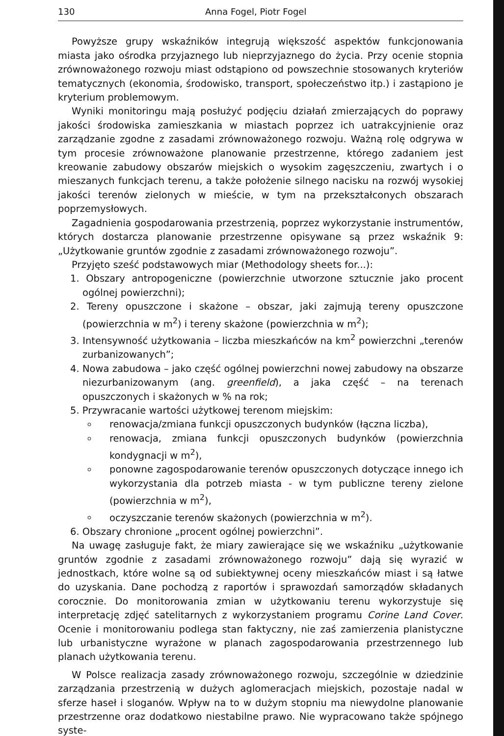130 Anna Fogel, Piotr Fogel
Powyższe grupy wskaźników integrują większość aspektów funkcjonowania miasta jako ośrodka przyjaznego lub nieprzyjaznego do życia. Przy ocenie stopnia zrównoważonego rozwoju miast odstąpiono od powszechnie stosowanych kryteriów tematycznych (ekonomia, środowisko, transport, społeczeństwo itp.) i zastąpiono je kryterium problemowym.
Wyniki monitoringu mają posłużyć podjęciu działań zmierzających do poprawy jakości środowiska zamieszkania w miastach poprzez ich uatrakcyjnienie oraz zarządzanie zgodne z zasadami zrównoważonego rozwoju. Ważną rolę odgrywa w tym procesie zrównoważone planowanie przestrzenne, którego zadaniem jest kreowanie zabudowy obszarów miejskich o wysokim zagęszczeniu, zwartych i o mieszanych funkcjach terenu, a także położenie silnego nacisku na rozwój wysokiej jakości terenów zielonych w mieście, w tym na przekształconych obszarach poprzemysłowych.
Zagadnienia gospodarowania przestrzenią, poprzez wykorzystanie instrumentów, których dostarcza planowanie przestrzenne opisywane są przez wskaźnik 9: „Użytkowanie gruntów zgodnie z zasadami zrównoważonego rozwoju”.
Przyjęto sześć podstawowych miar (Methodology sheets for...):
1. Obszary antropogeniczne (powierzchnie utworzone sztucznie jako procent ogólnej powierzchni);
2. Tereny opuszczone i skażone – obszar, jaki zajmują tereny opuszczone (powierzchnia w m<sup>2</sup>) i tereny skażone (powierzchnia w m<sup>2</sup>);
3. Intensywność użytkowania – liczba mieszkańców na km<sup>2</sup> powierzchni „terenów zurbanizowanych”;
4. Nowa zabudowa – jako część ogólnej powierzchni nowej zabudowy na obszarze niezurbanizowanym (ang. greenfield), a jaka część – na terenach opuszczonych i skażonych w % na rok;
5. Przywracanie wartości użytkowej terenom miejskim:
renowacja/zmiana funkcji opuszczonych budynków (łączna liczba),
renowacja, zmiana funkcji opuszczonych budynków (powierzchnia kondygnacji w m<sup>2</sup>),
ponowne zagospodarowanie terenów opuszczonych dotyczące innego ich wykorzystania dla potrzeb miasta - w tym publiczne tereny zielone (powierzchnia w m<sup>2</sup>),
oczyszczanie terenów skażonych (powierzchnia w m<sup>2</sup>).
6. Obszary chronione „procent ogólnej powierzchni”.
Na uwagę zasługuje fakt, że miary zawierające się we wskaźniku „użytkowanie gruntów zgodnie z zasadami zrównoważonego rozwoju” dają się wyrazić w jednostkach, które wolne są od subiektywnej oceny mieszkańców miast i są łatwe do uzyskania. Dane pochodzą z raportów i sprawozdań samorządów składanych corocznie. Do monitorowania zmian w użytkowaniu terenu wykorzystuje się interpretację zdjęć satelitarnych z wykorzystaniem programu Corine Land Cover. Ocenie i monitorowaniu podlega stan faktyczny, nie zaś zamierzenia planistyczne lub urbanistyczne wyrażone w planach zagospodarowania przestrzennego lub planach użytkowania terenu.
W Polsce realizacja zasady zrównoważonego rozwoju, szczególnie w dziedzinie zarządzania przestrzenią w dużych aglomeracjach miejskich, pozostaje nadal w sferze haseł i sloganów. Wpływ na to w dużym stopniu ma niewydolne planowanie przestrzenne oraz dodatkowo niestabilne prawo. Nie wypracowano także spójnego syste-